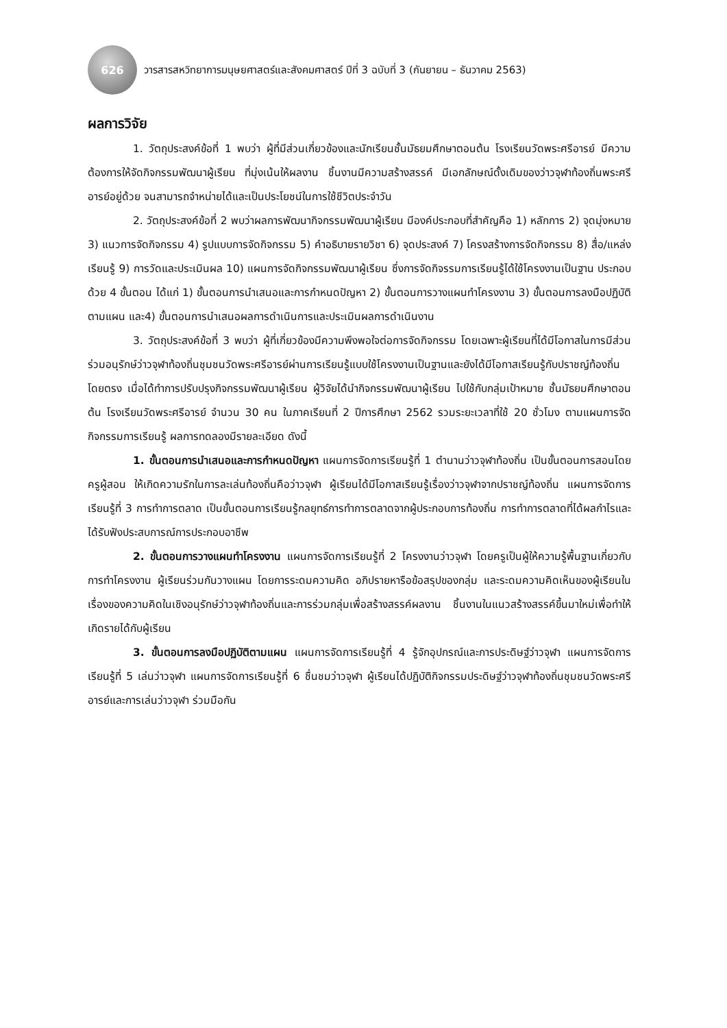626
วารสารสหวิทยาการมนุษยศาสตร์และสังคมศาสตร์ ปีที่ 3 ฉบับที่ 3 (กันยายน – ธันวาคม 2563)
ผลการวิจัย
1. วัตถุประสงค์ข้อที่ 1 พบว่า ผู้ที่มีส่วนเกี่ยวข้องและนักเรียนชั้นมัธยมศึกษาตอนต้น โรงเรียนวัดพระศรีอารย์ มีความต้องการให้จัดกิจกรรมพัฒนาผู้เรียน ที่มุ่งเน้นให้ผลงาน ชิ้นงานมีความสร้างสรรค์ มีเอกลักษณ์ดั้งเดิมของว่าวจุฬาท้องถิ่นพระศรีอารย์อยู่ด้วย จนสามารถจำหน่ายได้และเป็นประโยชน์ในการใช้ชีวิตประจำวัน
2. วัตถุประสงค์ข้อที่ 2 พบว่าผลการพัฒนากิจกรรมพัฒนาผู้เรียน มีองค์ประกอบที่สำคัญคือ 1) หลักการ 2) จุดมุ่งหมาย 3) แนวการจัดกิจกรรม 4) รูปแบบการจัดกิจกรรม 5) คำอธิบายรายวิชา 6) จุดประสงค์ 7) โครงสร้างการจัดกิจกรรม 8) สื่อ/แหล่งเรียนรู้ 9) การวัดและประเมินผล 10) แผนการจัดกิจกรรมพัฒนาผู้เรียน ซึ่งการจัดกิจรรมการเรียนรู้ได้ใช้โครงงานเป็นฐาน ประกอบด้วย 4 ขั้นตอน ได้แก่ 1) ขั้นตอนการนำเสนอและการกำหนดปัญหา 2) ขั้นตอนการวางแผนทำโครงงาน 3) ขั้นตอนการลงมือปฏิบัติตามแผน และ4) ขั้นตอนการนำเสนอผลการดำเนินการและประเมินผลการดำเนินงาน
3. วัตถุประสงค์ข้อที่ 3 พบว่า ผู้ที่เกี่ยวข้องมีความพึงพอใจต่อการจัดกิจกรรม โดยเฉพาะผู้เรียนที่ได้มีโอกาสในการมีส่วนร่วมอนุรักษ์ว่าวจุฬาท้องถิ่นชุมชนวัดพระศรีอารย์ผ่านการเรียนรู้แบบใช้โครงงานเป็นฐานและยังได้มีโอกาสเรียนรู้กับปราชญ์ท้องถิ่นโดยตรง เมื่อได้ทำการปรับปรุงกิจกรรมพัฒนาผู้เรียน ผู้วิจัยได้นำกิจกรรมพัฒนาผู้เรียน ไปใช้กับกลุ่มเป้าหมาย ชั้นมัธยมศึกษาตอนต้น โรงเรียนวัดพระศรีอารย์ จำนวน 30 คน ในภาคเรียนที่ 2 ปีการศึกษา 2562 รวมระยะเวลาที่ใช้ 20 ชั่วโมง ตามแผนการจัดกิจกรรมการเรียนรู้ ผลการทดลองมีรายละเอียด ดังนี้
1. ขั้นตอนการนำเสนอและการกำหนดปัญหา แผนการจัดการเรียนรู้ที่ 1 ตำนานว่าวจุฬาท้องถิ่น เป็นขั้นตอนการสอนโดยครูผู้สอน ให้เกิดความรักในการละเล่นท้องถิ่นคือว่าวจุฬา ผู้เรียนได้มีโอกาสเรียนรู้เรื่องว่าวจุฬาจากปราชญ์ท้องถิ่น แผนการจัดการเรียนรู้ที่ 3 การทำการตลาด เป็นขั้นตอนการเรียนรู้กลยุทธ์การทำการตลาดจากผู้ประกอบการท้องถิ่น การทำการตลาดที่ได้ผลกำไรและได้รับฟังประสบการณ์การประกอบอาชีพ
2. ขั้นตอนการวางแผนทำโครงงาน แผนการจัดการเรียนรู้ที่ 2 โครงงานว่าวจุฬา โดยครูเป็นผู้ให้ความรู้พื้นฐานเกี่ยวกับการทำโครงงาน ผู้เรียนร่วมกันวางแผน โดยการระดมความคิด อภิปรายหารือข้อสรุปของกลุ่ม และระดมความคิดเห็นของผู้เรียนในเรื่องของความคิดในเชิงอนุรักษ์ว่าวจุฬาท้องถิ่นและการร่วมกลุ่มเพื่อสร้างสรรค์ผลงาน ชิ้นงานในแนวสร้างสรรค์ขึ้นมาใหม่เพื่อทำให้เกิดรายได้กับผู้เรียน
3. ขั้นตอนการลงมือปฏิบัติตามแผน แผนการจัดการเรียนรู้ที่ 4 รู้จักอุปกรณ์และการประดิษฐ์ว่าวจุฬา แผนการจัดการเรียนรู้ที่ 5 เล่นว่าวจุฬา แผนการจัดการเรียนรู้ที่ 6 ชื่นชมว่าวจุฬา ผู้เรียนได้ปฏิบัติกิจกรรมประดิษฐ์ว่าวจุฬาท้องถิ่นชุมชนวัดพระศรีอารย์และการเล่นว่าวจุฬา ร่วมมือกัน